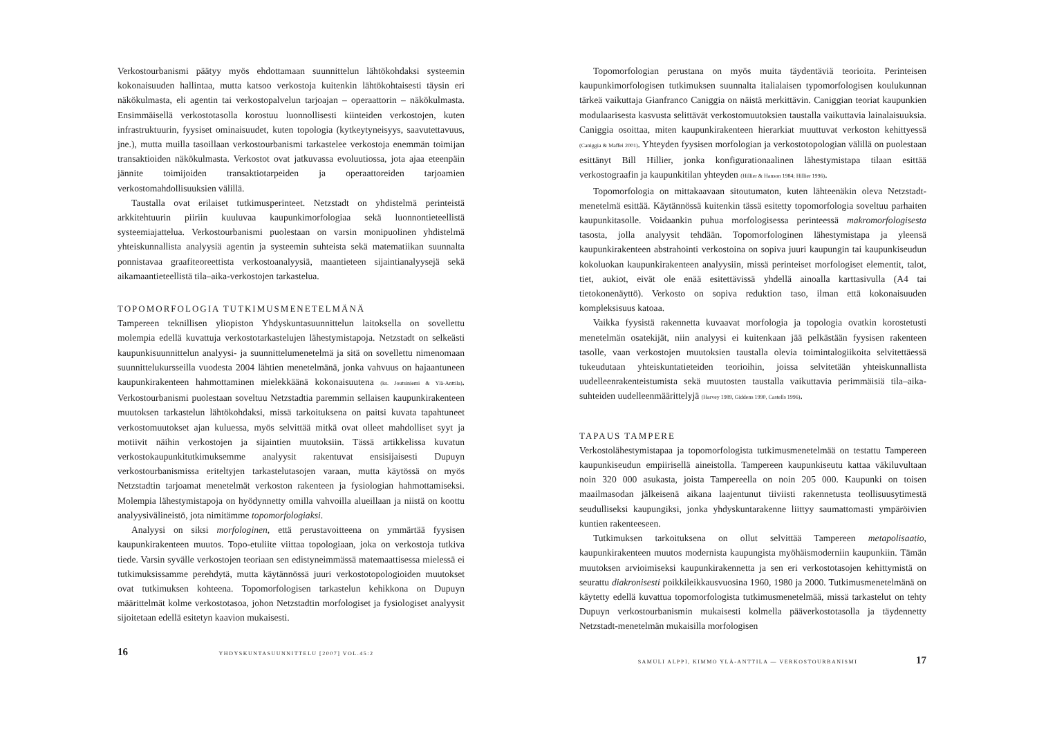Verkostourbanismi päätyy myös ehdottamaan suunnittelun lähtökohdaksi systeemin kokonaisuuden hallintaa, mutta katsoo verkostoja kuitenkin lähtökohtaisesti täysin eri näkökulmasta, eli agentin tai verkostopalvelun tarjoajan – operaattorin – näkökulmasta. Ensimmäisellä verkostotasolla korostuu luonnollisesti kiinteiden verkostojen, kuten infrastruktuurin, fyysiset ominaisuudet, kuten topologia (kytkeytyneisyys, saavutettavuus, jne.), mutta muilla tasoillaan verkostourbanismi tarkastelee verkostoja enemmän toimijan transaktioiden näkökulmasta. Verkostot ovat jatkuvassa evoluutiossa, jota ajaa eteenpäin jännite toimijoiden transaktiotarpeiden ja operaattoreiden tarjoamien verkostomahdollisuuksien välillä.
Taustalla ovat erilaiset tutkimusperinteet. Netzstadt on yhdistelmä perinteistä arkkitehtuurin piiriin kuuluvaa kaupunkimorfologiaa sekä luonnontieteellistä systeemiajattelua. Verkostourbanismi puolestaan on varsin monipuolinen yhdistelmä yhteiskunnallista analyysiä agentin ja systeemin suhteista sekä matematiikan suunnalta ponnistavaa graafiteoreettista verkostoanalyysiä, maantieteen sijaintianalyysejä sekä aikamaantieteellistä tila–aika-verkostojen tarkastelua.
TOPOMORFOLOGIA TUTKIMUSMENETELMÄNÄ
Tampereen teknillisen yliopiston Yhdyskuntasuunnittelun laitoksella on sovellettu molempia edellä kuvattuja verkostotarkastelujen lähestymistapoja. Netzstadt on selkeästi kaupunkisuunnittelun analyysi- ja suunnittelumenetelmä ja sitä on sovellettu nimenomaan suunnittelukursseilla vuodesta 2004 lähtien menetelmänä, jonka vahvuus on hajaantuneen kaupunkirakenteen hahmottaminen mielekkäänä kokonaisuutena (ks. Joutsiniemi & Ylä-Anttila). Verkostourbanismi puolestaan soveltuu Netzstadtia paremmin sellaisen kaupunkirakenteen muutoksen tarkastelun lähtökohdaksi, missä tarkoituksena on paitsi kuvata tapahtuneet verkostomuutokset ajan kuluessa, myös selvittää mitkä ovat olleet mahdolliset syyt ja motiivit näihin verkostojen ja sijaintien muutoksiin. Tässä artikkelissa kuvatun verkostokaupunkitutkimuksemme analyysit rakentuvat ensisijaisesti Dupuyn verkostourbanismissa eriteltyjen tarkastelutasojen varaan, mutta käytössä on myös Netzstadtin tarjoamat menetelmät verkoston rakenteen ja fysiologian hahmottamiseksi. Molempia lähestymistapoja on hyödynnetty omilla vahvoilla alueillaan ja niistä on koottu analyysivälineistö, jota nimitämme topomorfologiaksi.
Analyysi on siksi morfologinen, että perustavoitteena on ymmärtää fyysisen kaupunkirakenteen muutos. Topo-etuliite viittaa topologiaan, joka on verkostoja tutkiva tiede. Varsin syvälle verkostojen teoriaan sen edistyneimmässä matemaattisessa mielessä ei tutkimuksissamme perehdytä, mutta käytännössä juuri verkostotopologioiden muutokset ovat tutkimuksen kohteena. Topomorfologisen tarkastelun kehikkona on Dupuyn määrittelmät kolme verkostotasoa, johon Netzstadtin morfologiset ja fysiologiset analyysit sijoitetaan edellä esitetyn kaavion mukaisesti.
16 YHDYSKUNTASUUNNITTELU [2007] VOL.45:2
Topomorfologian perustana on myös muita täydentäviä teorioita. Perinteisen kaupunkimorfologisen tutkimuksen suunnalta italialaisen typomorfologisen koulukunnan tärkeä vaikuttaja Gianfranco Caniggia on näistä merkittävin. Caniggian teoriat kaupunkien modulaarisesta kasvusta selittävät verkostomuutoksien taustalla vaikuttavia lainalaisuuksia. Caniggia osoittaa, miten kaupunkirakenteen hierarkiat muuttuvat verkoston kehittyessä (Caniggia & Maffei 2001). Yhteyden fyysisen morfologian ja verkostotopologian välillä on puolestaan esittänyt Bill Hillier, jonka konfiguratio­naalinen lähestymistapa tilaan esittää verkostograafin ja kaupunkitilan yhteyden (Hillier & Hanson 1984; Hillier 1996).
Topomorfologia on mittakaavaan sitoutumaton, kuten lähteenäkin oleva Netzstadt-menetelmä esittää. Käytännössä kuitenkin tässä esitetty topomorfologia soveltuu parhaiten kaupunkitasolle. Voidaankin puhua morfologisessa perinteessä makromorfologisesta tasosta, jolla analyysit tehdään. Topomorfologinen lähestymistapa ja yleensä kaupunkirakenteen abstrahointi verkostoina on sopiva juuri kaupungin tai kaupunkiseudun kokoluokan kaupunkirakenteen analyysiin, missä perinteiset morfologiset elementit, talot, tiet, aukiot, eivät ole enää esitettävissä yhdellä ainoalla karttasivulla (A4 tai tietokonenäyttö). Verkosto on sopiva reduktion taso, ilman että kokonaisuuden kompleksisuus katoaa.
Vaikka fyysistä rakennetta kuvaavat morfologia ja topologia ovatkin korostetusti menetelmän osatekijät, niin analyysi ei kuitenkaan jää pelkästään fyysisen rakenteen tasolle, vaan verkostojen muutoksien taustalla olevia toimintalogiikoita selvitettäessä tukeudutaan yhteiskuntatieteiden teorioihin, joissa selvitetään yhteiskunnallista uudelleenrakenteistumista sekä muutosten taustalla vaikuttavia perimmäisiä tila–aika-suhteiden uudelleenmäärittelyjä (Harvey 1989, Giddens 1990, Castells 1996).
TAPAUS TAMPERE
Verkostolähestymistapaa ja topomorfologista tutkimusmenetelmää on testattu Tampereen kaupunkiseudun empiirisellä aineistolla. Tampereen kaupunkiseutu kattaa väkiluvultaan noin 320 000 asukasta, joista Tampereella on noin 205 000. Kaupunki on toisen maailmasodan jälkeisenä aikana laajentunut tiiviisti rakennetusta teollisuusytimestä seudulliseksi kaupungiksi, jonka yhdyskuntarakenne liittyy saumattomasti ympäröivien kuntien rakenteeseen.
Tutkimuksen tarkoituksena on ollut selvittää Tampereen metapolisaatio, kaupunkirakenteen muutos modernista kaupungista myöhäismoderniin kaupunkiin. Tämän muutoksen arvioimiseksi kaupunkirakennetta ja sen eri verkostotasojen kehittymistä on seurattu diakronisesti poikkileikkausvuosina 1960, 1980 ja 2000. Tutkimusmenetelmänä on käytetty edellä kuvattua topomorfologista tutkimusmenetelmää, missä tarkastelut on tehty Dupuyn verkostourbanismin mukaisesti kolmella pääverkostotasolla ja täydennetty Netzstadt-menetelmän mukaisilla morfologisen
SAMULI ALPPI, KIMMO YLÄ-ANTTILA — VERKOSTOURBANISMI 17